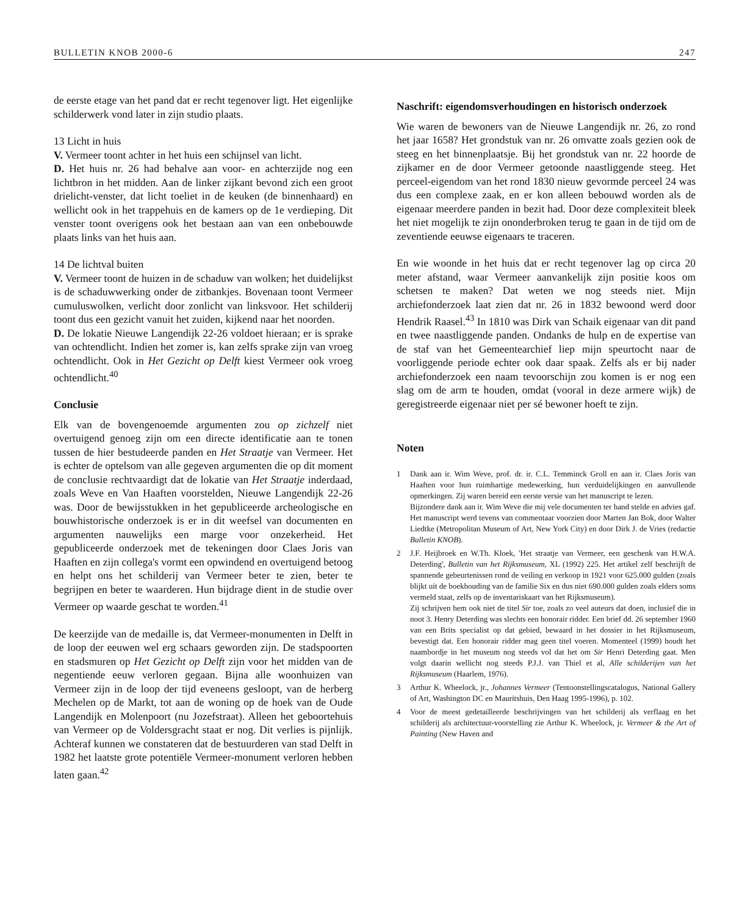BULLETIN KNOB 2000-6 247
de eerste etage van het pand dat er recht tegenover ligt. Het eigenlijke schilderwerk vond later in zijn studio plaats.
13 Licht in huis
V. Vermeer toont achter in het huis een schijnsel van licht.
D. Het huis nr. 26 had behalve aan voor- en achterzijde nog een lichtbron in het midden. Aan de linker zijkant bevond zich een groot drielicht-venster, dat licht toeliet in de keuken (de binnenhaard) en wellicht ook in het trappehuis en de kamers op de 1e verdieping. Dit venster toont overigens ook het bestaan aan van een onbebouwde plaats links van het huis aan.
14 De lichtval buiten
V. Vermeer toont de huizen in de schaduw van wolken; het duidelijkst is de schaduwwerking onder de zitbankjes. Bovenaan toont Vermeer cumuluswolken, verlicht door zonlicht van linksvoor. Het schilderij toont dus een gezicht vanuit het zuiden, kijkend naar het noorden.
D. De lokatie Nieuwe Langendijk 22-26 voldoet hieraan; er is sprake van ochtendlicht. Indien het zomer is, kan zelfs sprake zijn van vroeg ochtendlicht. Ook in Het Gezicht op Delft kiest Vermeer ook vroeg ochtendlicht.<sup>40</sup>
Conclusie
Elk van de bovengenoemde argumenten zou op zichzelf niet overtuigend genoeg zijn om een directe identificatie aan te tonen tussen de hier bestudeerde panden en Het Straatje van Vermeer. Het is echter de optelsom van alle gegeven argumenten die op dit moment de conclusie rechtvaardigt dat de lokatie van Het Straatje inderdaad, zoals Weve en Van Haaften voorstelden, Nieuwe Langendijk 22-26 was. Door de bewijsstukken in het gepubliceerde archeologische en bouwhistorische onderzoek is er in dit weefsel van documenten en argumenten nauwelijks een marge voor onzekerheid. Het gepubliceerde onderzoek met de tekeningen door Claes Joris van Haaften en zijn collega's vormt een opwindend en overtuigend betoog en helpt ons het schilderij van Vermeer beter te zien, beter te begrijpen en beter te waarderen. Hun bijdrage dient in de studie over Vermeer op waarde geschat te worden.<sup>41</sup>
De keerzijde van de medaille is, dat Vermeer-monumenten in Delft in de loop der eeuwen wel erg schaars geworden zijn. De stadspoorten en stadsmuren op Het Gezicht op Delft zijn voor het midden van de negentiende eeuw verloren gegaan. Bijna alle woonhuizen van Vermeer zijn in de loop der tijd eveneens gesloopt, van de herberg Mechelen op de Markt, tot aan de woning op de hoek van de Oude Langendijk en Molenpoort (nu Jozefstraat). Alleen het geboortehuis van Vermeer op de Voldersgracht staat er nog. Dit verlies is pijnlijk. Achteraf kunnen we constateren dat de bestuurderen van stad Delft in 1982 het laatste grote potentiële Vermeer-monument verloren hebben laten gaan.<sup>42</sup>
Naschrift: eigendomsverhoudingen en historisch onderzoek
Wie waren de bewoners van de Nieuwe Langendijk nr. 26, zo rond het jaar 1658? Het grondstuk van nr. 26 omvatte zoals gezien ook de steeg en het binnenplaatsje. Bij het grondstuk van nr. 22 hoorde de zijkamer en de door Vermeer getoonde naastliggende steeg. Het perceel-eigendom van het rond 1830 nieuw gevormde perceel 24 was dus een complexe zaak, en er kon alleen bebouwd worden als de eigenaar meerdere panden in bezit had. Door deze complexiteit bleek het niet mogelijk te zijn ononderbroken terug te gaan in de tijd om de zeventiende eeuwse eigenaars te traceren.
En wie woonde in het huis dat er recht tegenover lag op circa 20 meter afstand, waar Vermeer aanvankelijk zijn positie koos om schetsen te maken? Dat weten we nog steeds niet. Mijn archiefonderzoek laat zien dat nr. 26 in 1832 bewoond werd door Hendrik Raasel.<sup>43</sup> In 1810 was Dirk van Schaik eigenaar van dit pand en twee naastliggende panden. Ondanks de hulp en de expertise van de staf van het Gemeentearchief liep mijn speurtocht naar de voorliggende periode echter ook daar spaak. Zelfs als er bij nader archiefonderzoek een naam tevoorschijn zou komen is er nog een slag om de arm te houden, omdat (vooral in deze armere wijk) de geregistreerde eigenaar niet per sé bewoner hoeft te zijn.
Noten
1 Dank aan ir. Wim Weve, prof. dr. ir. C.L. Temminck Groll en aan ir. Claes Joris van Haaften voor hun ruimhartige medewerking, hun verduidelijkingen en aanvullende opmerkingen. Zij waren bereid een eerste versie van het manuscript te lezen.
Bijzondere dank aan ir. Wim Weve die mij vele documenten ter hand stelde en advies gaf. Het manuscript werd tevens van commentaar voorzien door Marten Jan Bok, door Walter Liedtke (Metropolitan Museum of Art, New York City) en door Dirk J. de Vries (redactie Bulletin KNOB).
2 J.F. Heijbroek en W.Th. Kloek, 'Het straatje van Vermeer, een geschenk van H.W.A. Deterding', Bulletin van het Rijksmuseum, XL (1992) 225. Het artikel zelf beschrijft de spannende gebeurtenissen rond de veiling en verkoop in 1921 voor 625.000 gulden (zoals blijkt uit de boekhouding van de familie Six en dus niet 690.000 gulden zoals elders soms vermeld staat, zelfs op de inventariskaart van het Rijksmuseum).
Zij schrijven hem ook niet de titel Sir toe, zoals zo veel auteurs dat doen, inclusief die in noot 3. Henry Deterding was slechts een honorair ridder. Een brief dd. 26 september 1960 van een Brits specialist op dat gebied, bewaard in het dossier in het Rijksmuseum, bevestigt dat. Een honorair ridder mag geen titel voeren. Momenteel (1999) houdt het naambordje in het museum nog steeds vol dat het om Sir Henri Deterding gaat. Men volgt daarin wellicht nog steeds P.J.J. van Thiel et al, Alle schilderijen van het Rijksmuseum (Haarlem, 1976).
3 Arthur K. Wheelock, jr., Johannes Vermeer (Tentoonstellingscatalogus, National Gallery of Art, Washington DC en Mauritshuis, Den Haag 1995-1996), p. 102.
4 Voor de meest gedetailleerde beschrijvingen van het schilderij als verflaag en het schilderij als architectuur-voorstelling zie Arthur K. Wheelock, jr. Vermeer & the Art of Painting (New Haven and